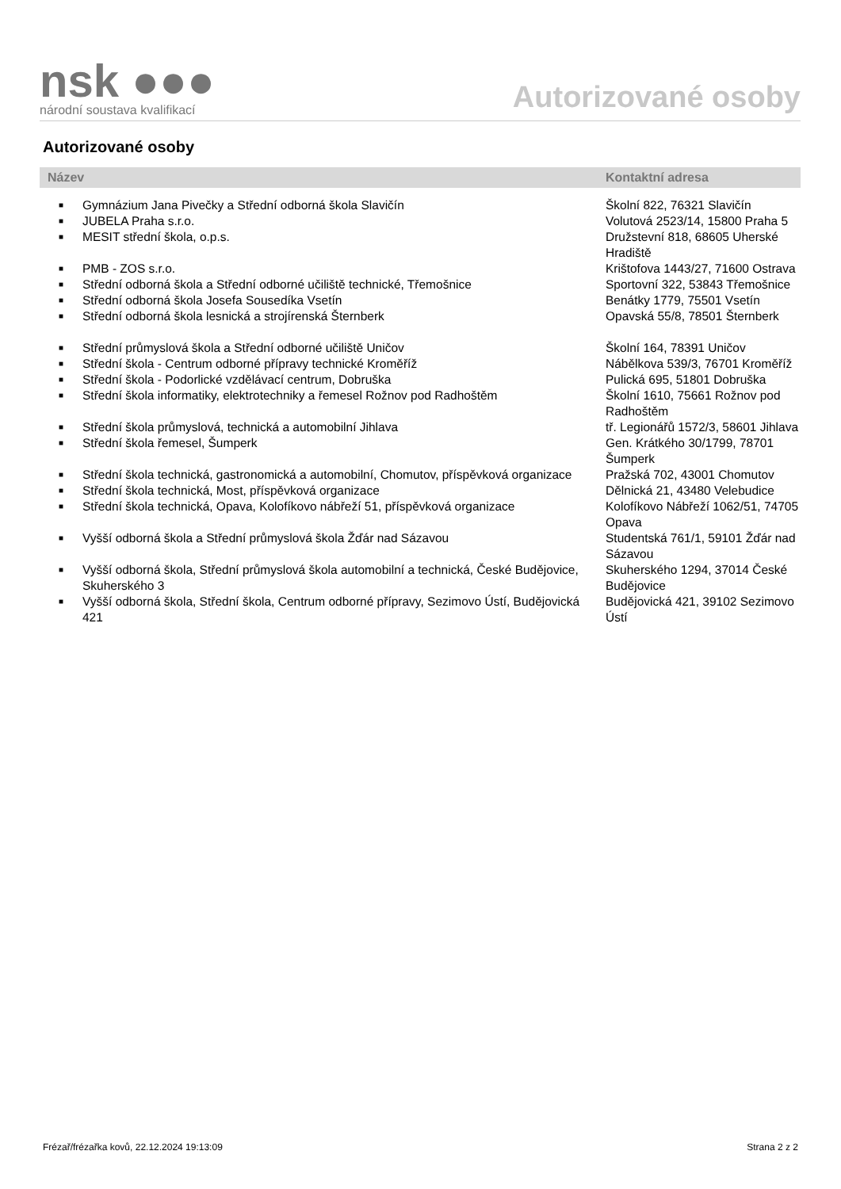nsk ●●●
národní soustava kvalifikací
Autorizované osoby
Autorizované osoby
| Název | | Kontaktní adresa |
| --- | --- | --- |
| ■ | Gymnázium Jana Pivečky a Střední odborná škola Slavičín | Školní 822, 76321 Slavičín |
| ■ | JUBELA Praha s.r.o. | Volutová 2523/14, 15800 Praha 5 |
| ■ | MESIT střední škola, o.p.s. | Družstevní 818, 68605 Uherské Hradiště |
| ■ | PMB - ZOS s.r.o. | Krištofova 1443/27, 71600 Ostrava |
| ■ | Střední odborná škola a Střední odborné učiliště technické, Třemošnice | Sportovní 322, 53843 Třemošnice |
| ■ | Střední odborná škola Josefa Sousedíka Vsetín | Benátky 1779, 75501 Vsetín |
| ■ | Střední odborná škola lesnická a strojírenská Šternberk | Opavská 55/8, 78501 Šternberk |
| ■ | Střední průmyslová škola a Střední odborné učiliště Uničov | Školní 164, 78391 Uničov |
| ■ | Střední škola - Centrum odborné přípravy technické Kroměříž | Nábělkova 539/3, 76701 Kroměříž |
| ■ | Střední škola - Podorlické vzdělávací centrum, Dobruška | Pulická 695, 51801 Dobruška |
| ■ | Střední škola informatiky, elektrotechniky a řemesel Rožnov pod Radhoštěm | Školní 1610, 75661 Rožnov pod Radhoštěm |
| ■ | Střední škola průmyslová, technická a automobilní Jihlava | tř. Legionářů 1572/3, 58601 Jihlava |
| ■ | Střední škola řemesel, Šumperk | Gen. Krátkého 30/1799, 78701 Šumperk |
| ■ | Střední škola technická, gastronomická a automobilní, Chomutov, příspěvková organizace | Pražská 702, 43001 Chomutov |
| ■ | Střední škola technická, Most, příspěvková organizace | Dělnická 21, 43480 Velebudice |
| ■ | Střední škola technická, Opava, Kolofíkovo nábřeží 51, příspěvková organizace | Kolofíkovo Nábřeží 1062/51, 74705 Opava |
| ■ | Vyšší odborná škola a Střední průmyslová škola Žďár nad Sázavou | Studentská 761/1, 59101 Žďár nad Sázavou |
| ■ | Vyšší odborná škola, Střední průmyslová škola automobilní a technická, České Budějovice, Skuherského 3 | Skuherského 1294, 37014 České Budějovice |
| ■ | Vyšší odborná škola, Střední škola, Centrum odborné přípravy, Sezimovo Ústí, Budějovická 421 | Budějovická 421, 39102 Sezimovo Ústí |
Frézař/frézařka kovů, 22.12.2024 19:13:09 Strana 2 z 2